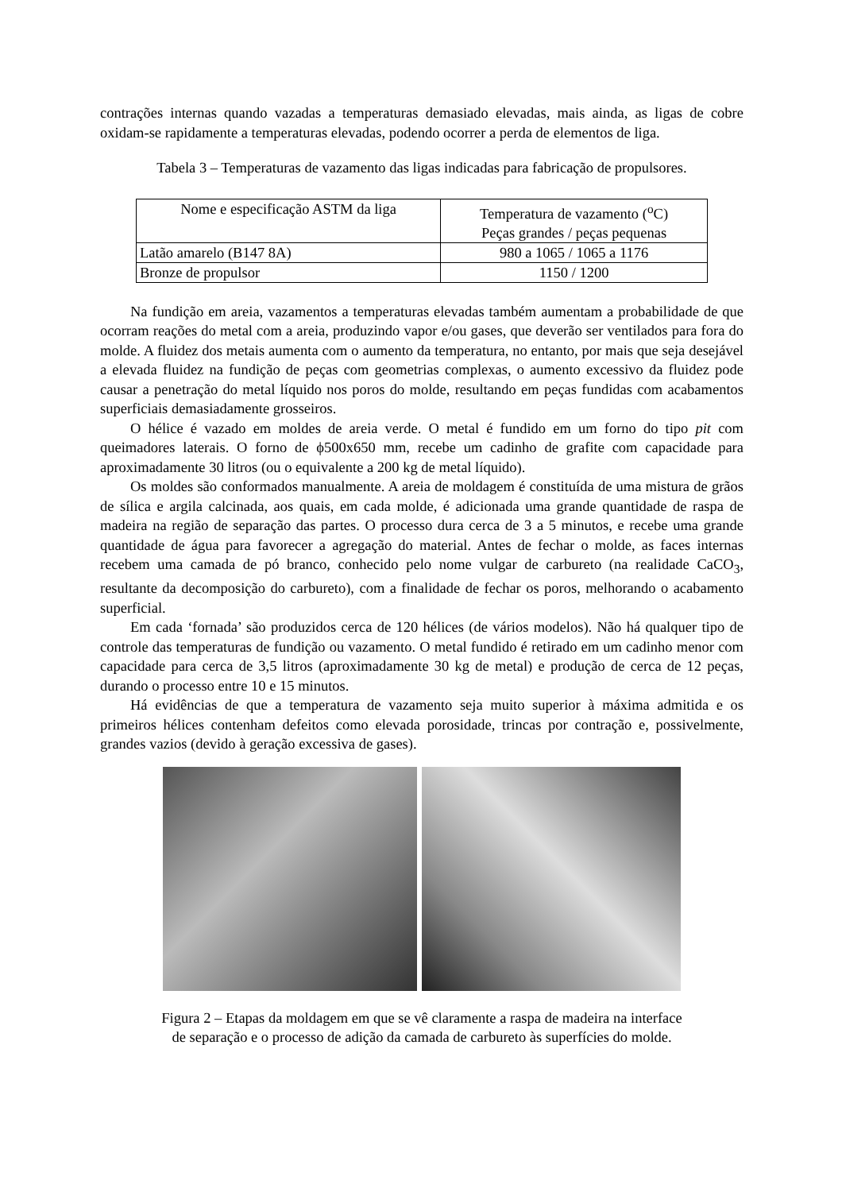contrações internas quando vazadas a temperaturas demasiado elevadas, mais ainda, as ligas de cobre oxidam-se rapidamente a temperaturas elevadas, podendo ocorrer a perda de elementos de liga.
Tabela 3 – Temperaturas de vazamento das ligas indicadas para fabricação de propulsores.
| Nome e especificação ASTM da liga | Temperatura de vazamento (<sup>o</sup>C) Peças grandes / peças pequenas |
| Latão amarelo (B147 8A) | 980 a 1065 / 1065 a 1176 |
| Bronze de propulsor | 1150 / 1200 |
Na fundição em areia, vazamentos a temperaturas elevadas também aumentam a probabilidade de que ocorram reações do metal com a areia, produzindo vapor e/ou gases, que deverão ser ventilados para fora do molde. A fluidez dos metais aumenta com o aumento da temperatura, no entanto, por mais que seja desejável a elevada fluidez na fundição de peças com geometrias complexas, o aumento excessivo da fluidez pode causar a penetração do metal líquido nos poros do molde, resultando em peças fundidas com acabamentos superficiais demasiadamente grosseiros.
O hélice é vazado em moldes de areia verde. O metal é fundido em um forno do tipo pit com queimadores laterais. O forno de ϕ500x650 mm, recebe um cadinho de grafite com capacidade para aproximadamente 30 litros (ou o equivalente a 200 kg de metal líquido).
Os moldes são conformados manualmente. A areia de moldagem é constituída de uma mistura de grãos de sílica e argila calcinada, aos quais, em cada molde, é adicionada uma grande quantidade de raspa de madeira na região de separação das partes. O processo dura cerca de 3 a 5 minutos, e recebe uma grande quantidade de água para favorecer a agregação do material. Antes de fechar o molde, as faces internas recebem uma camada de pó branco, conhecido pelo nome vulgar de carbureto (na realidade CaCO<sub>3</sub>, resultante da decomposição do carbureto), com a finalidade de fechar os poros, melhorando o acabamento superficial.
Em cada ‘fornada’ são produzidos cerca de 120 hélices (de vários modelos). Não há qualquer tipo de controle das temperaturas de fundição ou vazamento. O metal fundido é retirado em um cadinho menor com capacidade para cerca de 3,5 litros (aproximadamente 30 kg de metal) e produção de cerca de 12 peças, durando o processo entre 10 e 15 minutos.
Há evidências de que a temperatura de vazamento seja muito superior à máxima admitida e os primeiros hélices contenham defeitos como elevada porosidade, trincas por contração e, possivelmente, grandes vazios (devido à geração excessiva de gases).
Figura 2 – Etapas da moldagem em que se vê claramente a raspa de madeira na interface
de separação e o processo de adição da camada de carbureto às superfícies do molde.